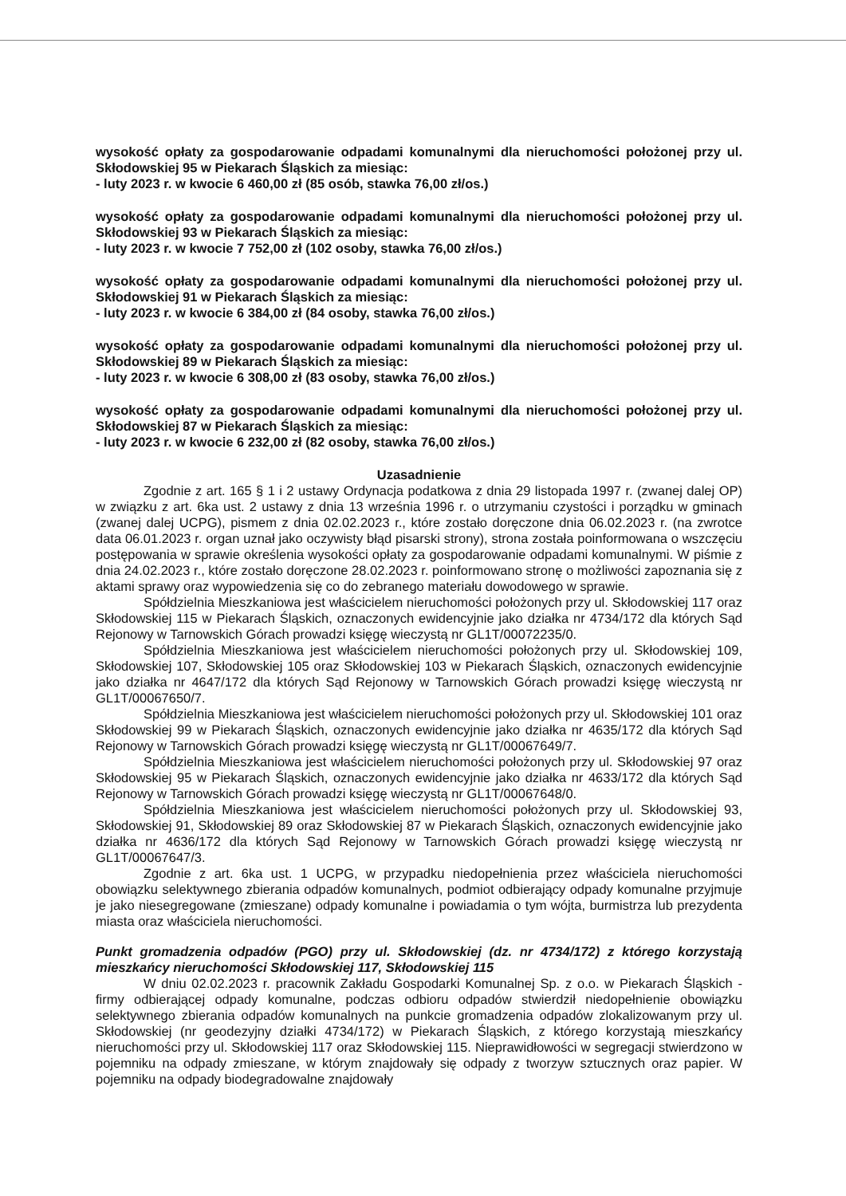wysokość opłaty za gospodarowanie odpadami komunalnymi dla nieruchomości położonej przy ul. Skłodowskiej 95 w Piekarach Śląskich za miesiąc:
- luty 2023 r. w kwocie 6 460,00 zł (85 osób, stawka 76,00 zł/os.)
wysokość opłaty za gospodarowanie odpadami komunalnymi dla nieruchomości położonej przy ul. Skłodowskiej 93 w Piekarach Śląskich za miesiąc:
- luty 2023 r. w kwocie 7 752,00 zł (102 osoby, stawka 76,00 zł/os.)
wysokość opłaty za gospodarowanie odpadami komunalnymi dla nieruchomości położonej przy ul. Skłodowskiej 91 w Piekarach Śląskich za miesiąc:
- luty 2023 r. w kwocie 6 384,00 zł (84 osoby, stawka 76,00 zł/os.)
wysokość opłaty za gospodarowanie odpadami komunalnymi dla nieruchomości położonej przy ul. Skłodowskiej 89 w Piekarach Śląskich za miesiąc:
- luty 2023 r. w kwocie 6 308,00 zł (83 osoby, stawka 76,00 zł/os.)
wysokość opłaty za gospodarowanie odpadami komunalnymi dla nieruchomości położonej przy ul. Skłodowskiej 87 w Piekarach Śląskich za miesiąc:
- luty 2023 r. w kwocie 6 232,00 zł (82 osoby, stawka 76,00 zł/os.)
Uzasadnienie
Zgodnie z art. 165 § 1 i 2 ustawy Ordynacja podatkowa z dnia 29 listopada 1997 r. (zwanej dalej OP) w związku z art. 6ka ust. 2 ustawy z dnia 13 września 1996 r. o utrzymaniu czystości i porządku w gminach (zwanej dalej UCPG), pismem z dnia 02.02.2023 r., które zostało doręczone dnia 06.02.2023 r. (na zwrotce data 06.01.2023 r. organ uznał jako oczywisty błąd pisarski strony), strona została poinformowana o wszczęciu postępowania w sprawie określenia wysokości opłaty za gospodarowanie odpadami komunalnymi. W piśmie z dnia 24.02.2023 r., które zostało doręczone 28.02.2023 r. poinformowano stronę o możliwości zapoznania się z aktami sprawy oraz wypowiedzenia się co do zebranego materiału dowodowego w sprawie.
Spółdzielnia Mieszkaniowa jest właścicielem nieruchomości położonych przy ul. Skłodowskiej 117 oraz Skłodowskiej 115 w Piekarach Śląskich, oznaczonych ewidencyjnie jako działka nr 4734/172 dla których Sąd Rejonowy w Tarnowskich Górach prowadzi księgę wieczystą nr GL1T/00072235/0.
Spółdzielnia Mieszkaniowa jest właścicielem nieruchomości położonych przy ul. Skłodowskiej 109, Skłodowskiej 107, Skłodowskiej 105 oraz Skłodowskiej 103 w Piekarach Śląskich, oznaczonych ewidencyjnie jako działka nr 4647/172 dla których Sąd Rejonowy w Tarnowskich Górach prowadzi księgę wieczystą nr GL1T/00067650/7.
Spółdzielnia Mieszkaniowa jest właścicielem nieruchomości położonych przy ul. Skłodowskiej 101 oraz Skłodowskiej 99 w Piekarach Śląskich, oznaczonych ewidencyjnie jako działka nr 4635/172 dla których Sąd Rejonowy w Tarnowskich Górach prowadzi księgę wieczystą nr GL1T/00067649/7.
Spółdzielnia Mieszkaniowa jest właścicielem nieruchomości położonych przy ul. Skłodowskiej 97 oraz Skłodowskiej 95 w Piekarach Śląskich, oznaczonych ewidencyjnie jako działka nr 4633/172 dla których Sąd Rejonowy w Tarnowskich Górach prowadzi księgę wieczystą nr GL1T/00067648/0.
Spółdzielnia Mieszkaniowa jest właścicielem nieruchomości położonych przy ul. Skłodowskiej 93, Skłodowskiej 91, Skłodowskiej 89 oraz Skłodowskiej 87 w Piekarach Śląskich, oznaczonych ewidencyjnie jako działka nr 4636/172 dla których Sąd Rejonowy w Tarnowskich Górach prowadzi księgę wieczystą nr GL1T/00067647/3.
Zgodnie z art. 6ka ust. 1 UCPG, w przypadku niedopełnienia przez właściciela nieruchomości obowiązku selektywnego zbierania odpadów komunalnych, podmiot odbierający odpady komunalne przyjmuje je jako niesegregowane (zmieszane) odpady komunalne i powiadamia o tym wójta, burmistrza lub prezydenta miasta oraz właściciela nieruchomości.
Punkt gromadzenia odpadów (PGO) przy ul. Skłodowskiej (dz. nr 4734/172) z którego korzystają mieszkańcy nieruchomości Skłodowskiej 117, Skłodowskiej 115
W dniu 02.02.2023 r. pracownik Zakładu Gospodarki Komunalnej Sp. z o.o. w Piekarach Śląskich - firmy odbierającej odpady komunalne, podczas odbioru odpadów stwierdził niedopełnienie obowiązku selektywnego zbierania odpadów komunalnych na punkcie gromadzenia odpadów zlokalizowanym przy ul. Skłodowskiej (nr geodezyjny działki 4734/172) w Piekarach Śląskich, z którego korzystają mieszkańcy nieruchomości przy ul. Skłodowskiej 117 oraz Skłodowskiej 115. Nieprawidłowości w segregacji stwierdzono w pojemniku na odpady zmieszane, w którym znajdowały się odpady z tworzyw sztucznych oraz papier. W pojemniku na odpady biodegradowalne znajdowały